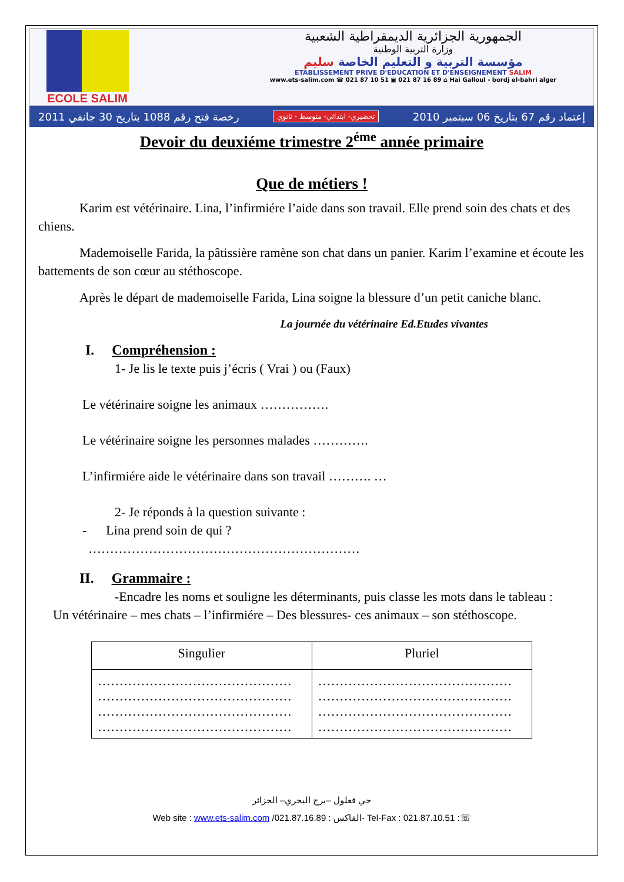ECOLE SALIM الجمهورية الجزائرية الديمقراطية الشعبية
وزارة التربية الوطنية
مؤسسة التربية و التعليم الخاصة سليم
ETABLISSEMENT PRIVE D'EDUCATION ET D'ENSEIGNEMENT SALIM
www.ets-salim.com ☎ 021 87 10 51 ▣ 021 87 16 89 ⌂ Hai Galloul - bordj el-bahri alger
رخصة فتح رقم 1088 بتاريخ 30 جانفي 2011 تحضيري- ابتدائي- متوسط - ثانوي إعتماد رقم 67 بتاريخ 06 سبتمبر 2010
Devoir du deuxiéme trimestre 2<sup>éme</sup> année primaire
Que de métiers !
Karim est vétérinaire. Lina, l’infirmiére l’aide dans son travail. Elle prend soin des chats et des chiens.
Mademoiselle Farida, la pâtissière ramène son chat dans un panier. Karim l’examine et écoute les battements de son cœur au stéthoscope.
Après le départ de mademoiselle Farida, Lina soigne la blessure d’un petit caniche blanc.
La journée du vétérinaire Ed.Etudes vivantes
I. Compréhension :
1- Je lis le texte puis j’écris ( Vrai ) ou (Faux)
Le vétérinaire soigne les animaux …………….
Le vétérinaire soigne les personnes malades ………….
L’infirmiére aide le vétérinaire dans son travail ………. …
2- Je réponds à la question suivante :
- Lina prend soin de qui ?
………………………………………………………
II. Grammaire :
-Encadre les noms et souligne les déterminants, puis classe les mots dans le tableau :
Un vétérinaire – mes chats – l’infirmiére – Des blessures- ces animaux – son stéthoscope.
| Singulier | Pluriel |
| --- | --- |
| ……………………………………… ……………………………………… ……………………………………… ……………………………………… | ……………………………………… ……………………………………… ……………………………………… ……………………………………… |
حي قعلول –برج البحري– الجزائر
Web site : www.ets-salim.com /021.87.16.89 : الفاكس- Tel-Fax : 021.87.10.51 :☏